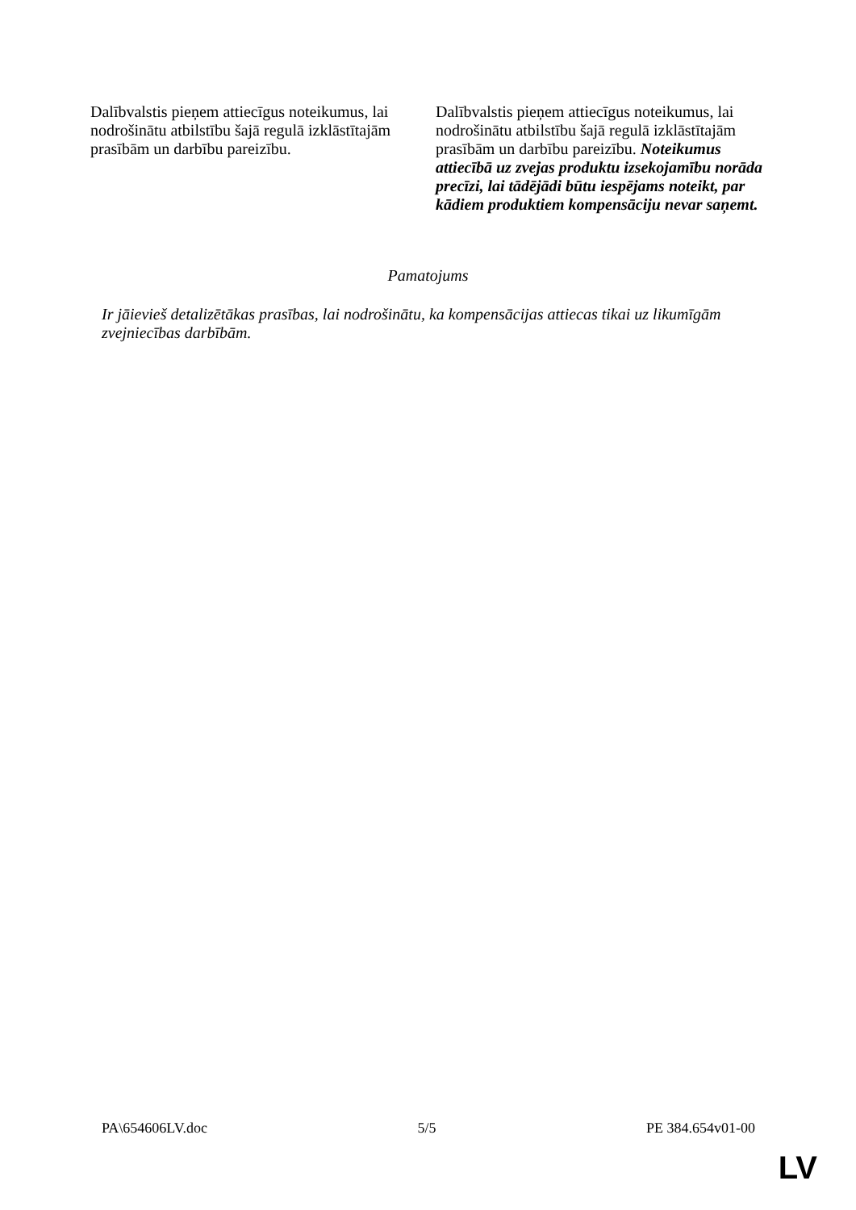| Dalībvalstis pieņem attiecīgus noteikumus, lai nodrošinātu atbilstību šajā regulā izklāstītajām prasībām un darbību pareizību. | Dalībvalstis pieņem attiecīgus noteikumus, lai nodrošinātu atbilstību šajā regulā izklāstītajām prasībām un darbību pareizību. Noteikumus attiecībā uz zvejas produktu izsekojamību norāda precīzi, lai tādējādi būtu iespējams noteikt, par kādiem produktiem kompensāciju nevar saņemt. |
Pamatojums
Ir jāievieš detalizētākas prasības, lai nodrošinātu, ka kompensācijas attiecas tikai uz likumīgām zvejniecības darbībām.
PA\654606LV.doc 5/5 PE 384.654v01-00
LV